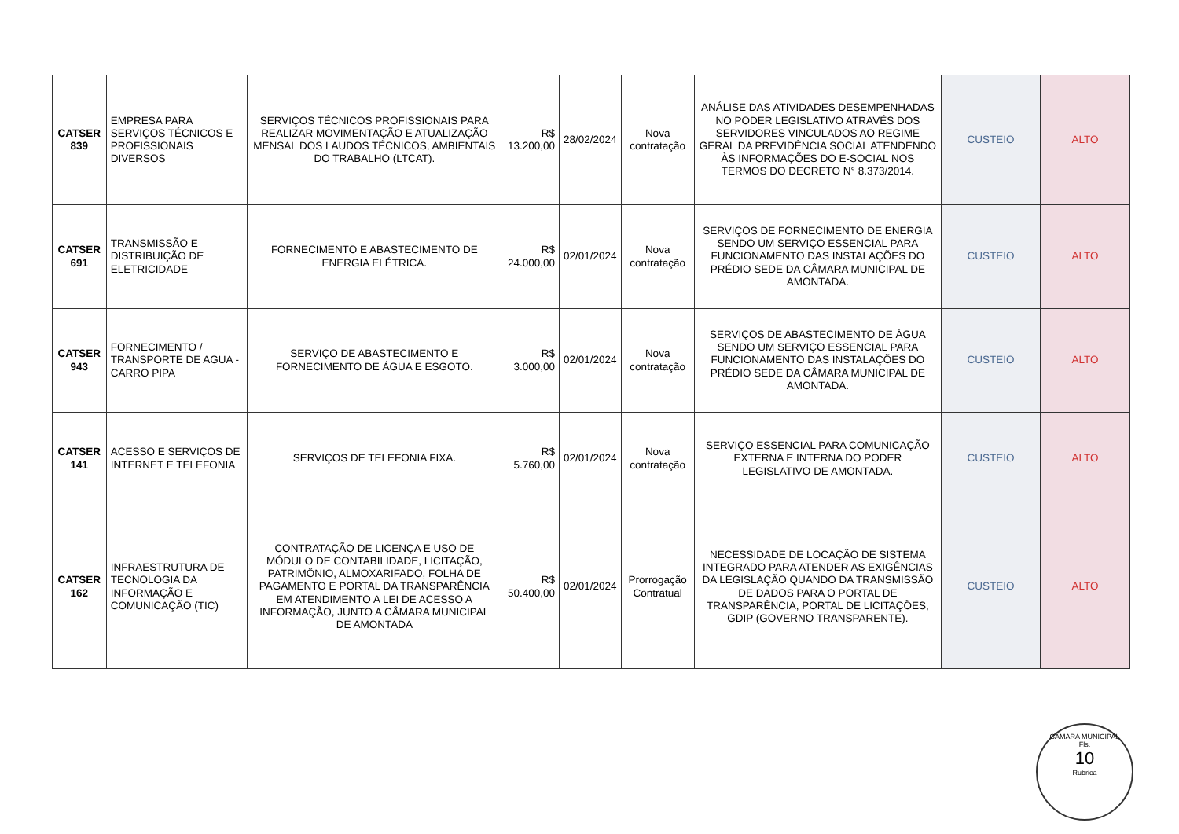| CATSER 839 | EMPRESA PARA SERVIÇOS TÉCNICOS E PROFISSIONAIS DIVERSOS | SERVIÇOS TÉCNICOS PROFISSIONAIS PARA REALIZAR MOVIMENTAÇÃO E ATUALIZAÇÃO MENSAL DOS LAUDOS TÉCNICOS, AMBIENTAIS DO TRABALHO (LTCAT). | R$ 13.200,00 | 28/02/2024 | Nova contratação | ANÁLISE DAS ATIVIDADES DESEMPENHADAS NO PODER LEGISLATIVO ATRAVÉS DOS SERVIDORES VINCULADOS AO REGIME GERAL DA PREVIDÊNCIA SOCIAL ATENDENDO ÀS INFORMAÇÕES DO E-SOCIAL NOS TERMOS DO DECRETO N° 8.373/2014. | CUSTEIO | ALTO |
| CATSER 691 | TRANSMISSÃO E DISTRIBUIÇÃO DE ELETRICIDADE | FORNECIMENTO E ABASTECIMENTO DE ENERGIA ELÉTRICA. | R$ 24.000,00 | 02/01/2024 | Nova contratação | SERVIÇOS DE FORNECIMENTO DE ENERGIA SENDO UM SERVIÇO ESSENCIAL PARA FUNCIONAMENTO DAS INSTALAÇÕES DO PRÉDIO SEDE DA CÂMARA MUNICIPAL DE AMONTADA. | CUSTEIO | ALTO |
| CATSER 943 | FORNECIMENTO / TRANSPORTE DE AGUA - CARRO PIPA | SERVIÇO DE ABASTECIMENTO E FORNECIMENTO DE ÁGUA E ESGOTO. | R$ 3.000,00 | 02/01/2024 | Nova contratação | SERVIÇOS DE ABASTECIMENTO DE ÁGUA SENDO UM SERVIÇO ESSENCIAL PARA FUNCIONAMENTO DAS INSTALAÇÕES DO PRÉDIO SEDE DA CÂMARA MUNICIPAL DE AMONTADA. | CUSTEIO | ALTO |
| CATSER 141 | ACESSO E SERVIÇOS DE INTERNET E TELEFONIA | SERVIÇOS DE TELEFONIA FIXA. | R$ 5.760,00 | 02/01/2024 | Nova contratação | SERVIÇO ESSENCIAL PARA COMUNICAÇÃO EXTERNA E INTERNA DO PODER LEGISLATIVO DE AMONTADA. | CUSTEIO | ALTO |
| CATSER 162 | INFRAESTRUTURA DE TECNOLOGIA DA INFORMAÇÃO E COMUNICAÇÃO (TIC) | CONTRATAÇÃO DE LICENÇA E USO DE MÓDULO DE CONTABILIDADE, LICITAÇÃO, PATRIMÔNIO, ALMOXARIFADO, FOLHA DE PAGAMENTO E PORTAL DA TRANSPARÊNCIA EM ATENDIMENTO A LEI DE ACESSO A INFORMAÇÃO, JUNTO A CÂMARA MUNICIPAL DE AMONTADA | R$ 50.400,00 | 02/01/2024 | Prorrogação Contratual | NECESSIDADE DE LOCAÇÃO DE SISTEMA INTEGRADO PARA ATENDER AS EXIGÊNCIAS DA LEGISLAÇÃO QUANDO DA TRANSMISSÃO DE DADOS PARA O PORTAL DE TRANSPARÊNCIA, PORTAL DE LICITAÇÕES, GDIP (GOVERNO TRANSPARENTE). | CUSTEIO | ALTO |
CÂMARA MUNICIPAL
Fls.
10
Rubrica